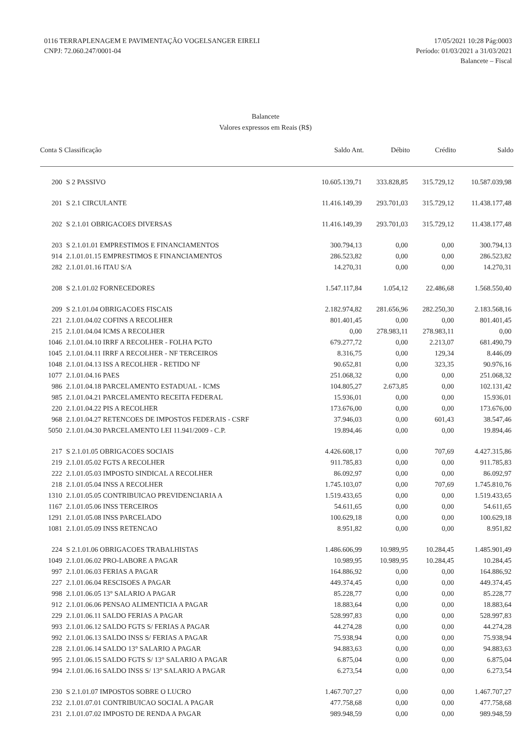0116 TERRAPLENAGEM E PAVIMENTAÇÃO VOGELSANGER EIRELI
CNPJ: 72.060.247/0001-04
17/05/2021 10:28 Pág:0003
Período: 01/03/2021 a 31/03/2021
Balancete – Fiscal
Balancete
Valores expressos em Reais (R$)
| Conta S Classificação | | Saldo Ant. | Débito | Crédito | Saldo |
| --- | --- | --- | --- | --- | --- |
| 200 | S 2 PASSIVO | 10.605.139,71 | 333.828,85 | 315.729,12 | 10.587.039,98 |
| 201 | S 2.1 CIRCULANTE | 11.416.149,39 | 293.701,03 | 315.729,12 | 11.438.177,48 |
| 202 | S 2.1.01 OBRIGACOES DIVERSAS | 11.416.149,39 | 293.701,03 | 315.729,12 | 11.438.177,48 |
| 203 | S 2.1.01.01 EMPRESTIMOS E FINANCIAMENTOS | 300.794,13 | 0,00 | 0,00 | 300.794,13 |
| 914 | 2.1.01.01.15 EMPRESTIMOS E FINANCIAMENTOS | 286.523,82 | 0,00 | 0,00 | 286.523,82 |
| 282 | 2.1.01.01.16 ITAU S/A | 14.270,31 | 0,00 | 0,00 | 14.270,31 |
| 208 | S 2.1.01.02 FORNECEDORES | 1.547.117,84 | 1.054,12 | 22.486,68 | 1.568.550,40 |
| 209 | S 2.1.01.04 OBRIGACOES FISCAIS | 2.182.974,82 | 281.656,96 | 282.250,30 | 2.183.568,16 |
| 221 | 2.1.01.04.02 COFINS A RECOLHER | 801.401,45 | 0,00 | 0,00 | 801.401,45 |
| 215 | 2.1.01.04.04 ICMS A RECOLHER | 0,00 | 278.983,11 | 278.983,11 | 0,00 |
| 1046 | 2.1.01.04.10 IRRF A RECOLHER - FOLHA PGTO | 679.277,72 | 0,00 | 2.213,07 | 681.490,79 |
| 1045 | 2.1.01.04.11 IRRF A RECOLHER - NF TERCEIROS | 8.316,75 | 0,00 | 129,34 | 8.446,09 |
| 1048 | 2.1.01.04.13 ISS A RECOLHER - RETIDO NF | 90.652,81 | 0,00 | 323,35 | 90.976,16 |
| 1077 | 2.1.01.04.16 PAES | 251.068,32 | 0,00 | 0,00 | 251.068,32 |
| 986 | 2.1.01.04.18 PARCELAMENTO ESTADUAL - ICMS | 104.805,27 | 2.673,85 | 0,00 | 102.131,42 |
| 985 | 2.1.01.04.21 PARCELAMENTO RECEITA FEDERAL | 15.936,01 | 0,00 | 0,00 | 15.936,01 |
| 220 | 2.1.01.04.22 PIS A RECOLHER | 173.676,00 | 0,00 | 0,00 | 173.676,00 |
| 968 | 2.1.01.04.27 RETENCOES DE IMPOSTOS FEDERAIS - CSRF | 37.946,03 | 0,00 | 601,43 | 38.547,46 |
| 5050 | 2.1.01.04.30 PARCELAMENTO LEI 11.941/2009 - C.P. | 19.894,46 | 0,00 | 0,00 | 19.894,46 |
| 217 | S 2.1.01.05 OBRIGACOES SOCIAIS | 4.426.608,17 | 0,00 | 707,69 | 4.427.315,86 |
| 219 | 2.1.01.05.02 FGTS A RECOLHER | 911.785,83 | 0,00 | 0,00 | 911.785,83 |
| 222 | 2.1.01.05.03 IMPOSTO SINDICAL A RECOLHER | 86.092,97 | 0,00 | 0,00 | 86.092,97 |
| 218 | 2.1.01.05.04 INSS A RECOLHER | 1.745.103,07 | 0,00 | 707,69 | 1.745.810,76 |
| 1310 | 2.1.01.05.05 CONTRIBUICAO PREVIDENCIARIA A | 1.519.433,65 | 0,00 | 0,00 | 1.519.433,65 |
| 1167 | 2.1.01.05.06 INSS TERCEIROS | 54.611,65 | 0,00 | 0,00 | 54.611,65 |
| 1291 | 2.1.01.05.08 INSS PARCELADO | 100.629,18 | 0,00 | 0,00 | 100.629,18 |
| 1081 | 2.1.01.05.09 INSS RETENCAO | 8.951,82 | 0,00 | 0,00 | 8.951,82 |
| 224 | S 2.1.01.06 OBRIGACOES TRABALHISTAS | 1.486.606,99 | 10.989,95 | 10.284,45 | 1.485.901,49 |
| 1049 | 2.1.01.06.02 PRO-LABORE A PAGAR | 10.989,95 | 10.989,95 | 10.284,45 | 10.284,45 |
| 997 | 2.1.01.06.03 FERIAS A PAGAR | 164.886,92 | 0,00 | 0,00 | 164.886,92 |
| 227 | 2.1.01.06.04 RESCISOES A PAGAR | 449.374,45 | 0,00 | 0,00 | 449.374,45 |
| 998 | 2.1.01.06.05 13° SALARIO A PAGAR | 85.228,77 | 0,00 | 0,00 | 85.228,77 |
| 912 | 2.1.01.06.06 PENSAO ALIMENTICIA A PAGAR | 18.883,64 | 0,00 | 0,00 | 18.883,64 |
| 229 | 2.1.01.06.11 SALDO FERIAS A PAGAR | 528.997,83 | 0,00 | 0,00 | 528.997,83 |
| 993 | 2.1.01.06.12 SALDO FGTS S/ FERIAS A PAGAR | 44.274,28 | 0,00 | 0,00 | 44.274,28 |
| 992 | 2.1.01.06.13 SALDO INSS S/ FERIAS A PAGAR | 75.938,94 | 0,00 | 0,00 | 75.938,94 |
| 228 | 2.1.01.06.14 SALDO 13° SALARIO A PAGAR | 94.883,63 | 0,00 | 0,00 | 94.883,63 |
| 995 | 2.1.01.06.15 SALDO FGTS S/ 13° SALARIO A PAGAR | 6.875,04 | 0,00 | 0,00 | 6.875,04 |
| 994 | 2.1.01.06.16 SALDO INSS S/ 13° SALARIO A PAGAR | 6.273,54 | 0,00 | 0,00 | 6.273,54 |
| 230 | S 2.1.01.07 IMPOSTOS SOBRE O LUCRO | 1.467.707,27 | 0,00 | 0,00 | 1.467.707,27 |
| 232 | 2.1.01.07.01 CONTRIBUICAO SOCIAL A PAGAR | 477.758,68 | 0,00 | 0,00 | 477.758,68 |
| 231 | 2.1.01.07.02 IMPOSTO DE RENDA A PAGAR | 989.948,59 | 0,00 | 0,00 | 989.948,59 |